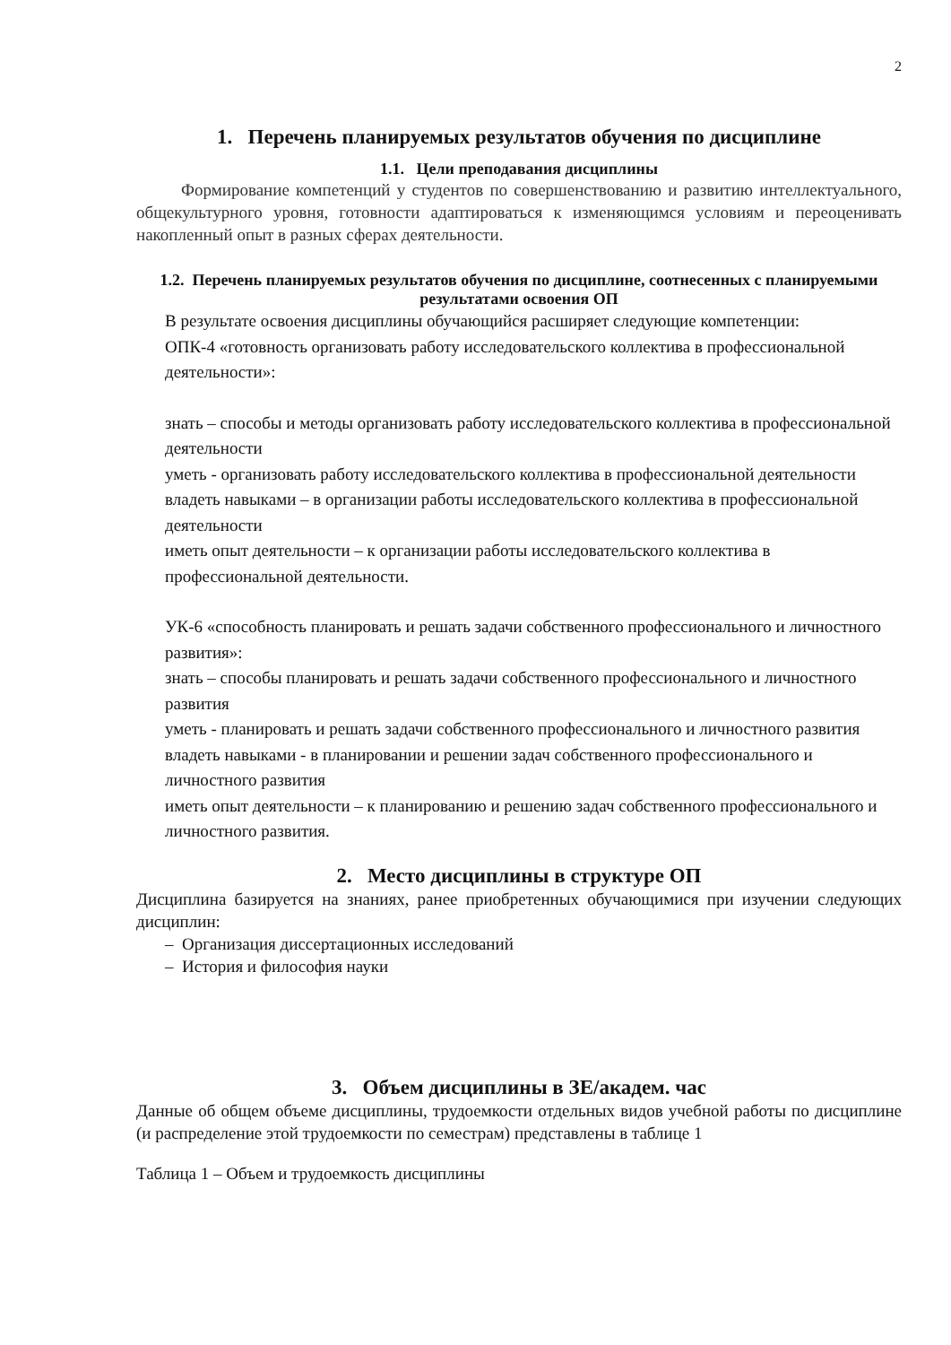2
1. Перечень планируемых результатов обучения по дисциплине
1.1. Цели преподавания дисциплины
Формирование компетенций у студентов по совершенствованию и развитию интеллектуального, общекультурного уровня, готовности адаптироваться к изменяющимся условиям и переоценивать накопленный опыт в разных сферах деятельности.
1.2. Перечень планируемых результатов обучения по дисциплине, соотнесенных с планируемыми результатами освоения ОП
В результате освоения дисциплины обучающийся расширяет следующие компетенции:
ОПК-4 «готовность организовать работу исследовательского коллектива в профессиональной деятельности»:
знать – способы и методы организовать работу исследовательского коллектива в профессиональной деятельности
уметь - организовать работу исследовательского коллектива в профессиональной деятельности
владеть навыками – в организации работы исследовательского коллектива в профессиональной деятельности
иметь опыт деятельности – к организации работы исследовательского коллектива в профессиональной деятельности.
УК-6 «способность планировать и решать задачи собственного профессионального и личностного развития»:
знать – способы планировать и решать задачи собственного профессионального и личностного развития
уметь - планировать и решать задачи собственного профессионального и личностного развития
владеть навыками - в планировании и решении задач собственного профессионального и личностного развития
иметь опыт деятельности – к планированию и решению задач собственного профессионального и личностного развития.
2. Место дисциплины в структуре ОП
Дисциплина базируется на знаниях, ранее приобретенных обучающимися при изучении следующих дисциплин:
– Организация диссертационных исследований
– История и философия науки
3. Объем дисциплины в ЗЕ/академ. час
Данные об общем объеме дисциплины, трудоемкости отдельных видов учебной работы по дисциплине (и распределение этой трудоемкости по семестрам) представлены в таблице 1
Таблица 1 – Объем и трудоемкость дисциплины